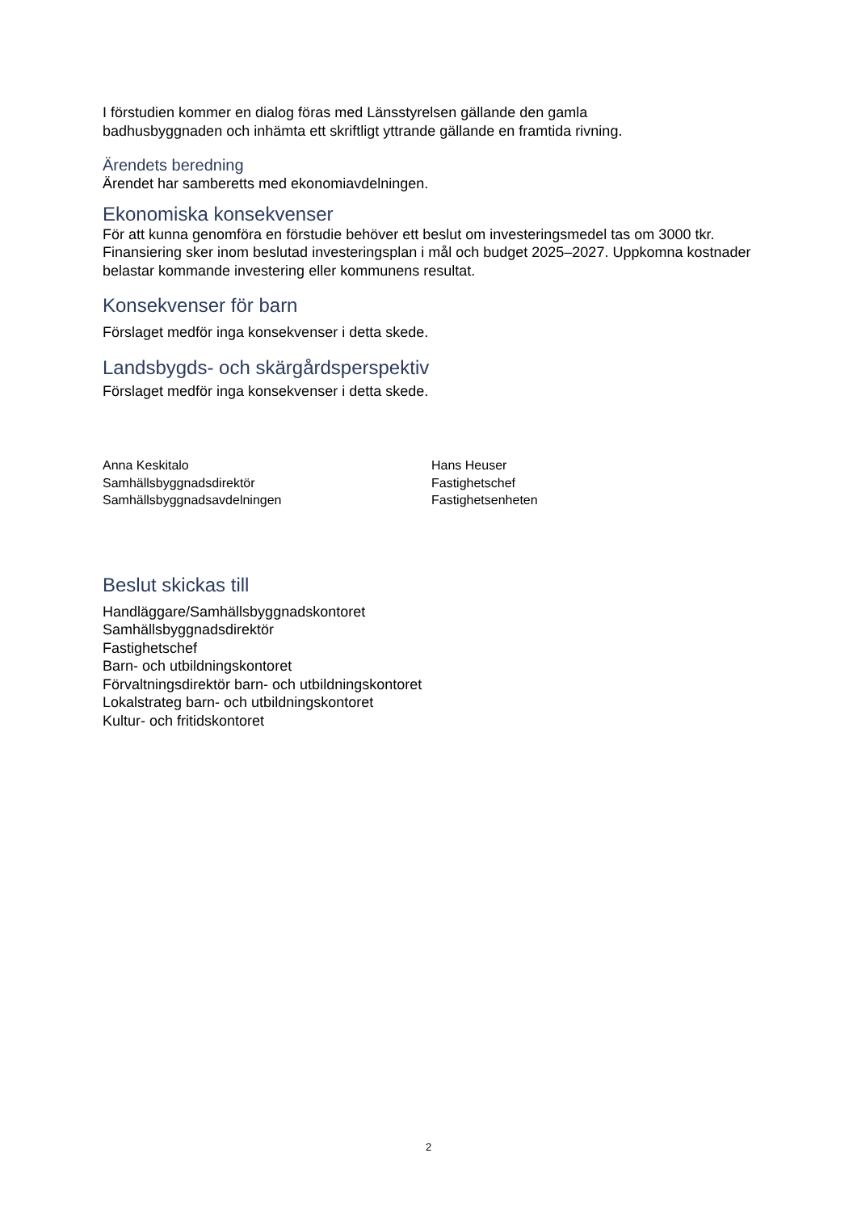I förstudien kommer en dialog föras med Länsstyrelsen gällande den gamla
badhusbyggnaden och inhämta ett skriftligt yttrande gällande en framtida rivning.
Ärendets beredning
Ärendet har samberetts med ekonomiavdelningen.
Ekonomiska konsekvenser
För att kunna genomföra en förstudie behöver ett beslut om investeringsmedel tas om 3000 tkr. Finansiering sker inom beslutad investeringsplan i mål och budget 2025–2027. Uppkomna kostnader belastar kommande investering eller kommunens resultat.
Konsekvenser för barn
Förslaget medför inga konsekvenser i detta skede.
Landsbygds- och skärgårdsperspektiv
Förslaget medför inga konsekvenser i detta skede.
Anna Keskitalo
Samhällsbyggnadsdirektör
Samhällsbyggnadsavdelningen
Hans Heuser
Fastighetschef
Fastighetsenheten
Beslut skickas till
Handläggare/Samhällsbyggnadskontoret
Samhällsbyggnadsdirektör
Fastighetschef
Barn- och utbildningskontoret
Förvaltningsdirektör barn- och utbildningskontoret
Lokalstrateg barn- och utbildningskontoret
Kultur- och fritidskontoret
2